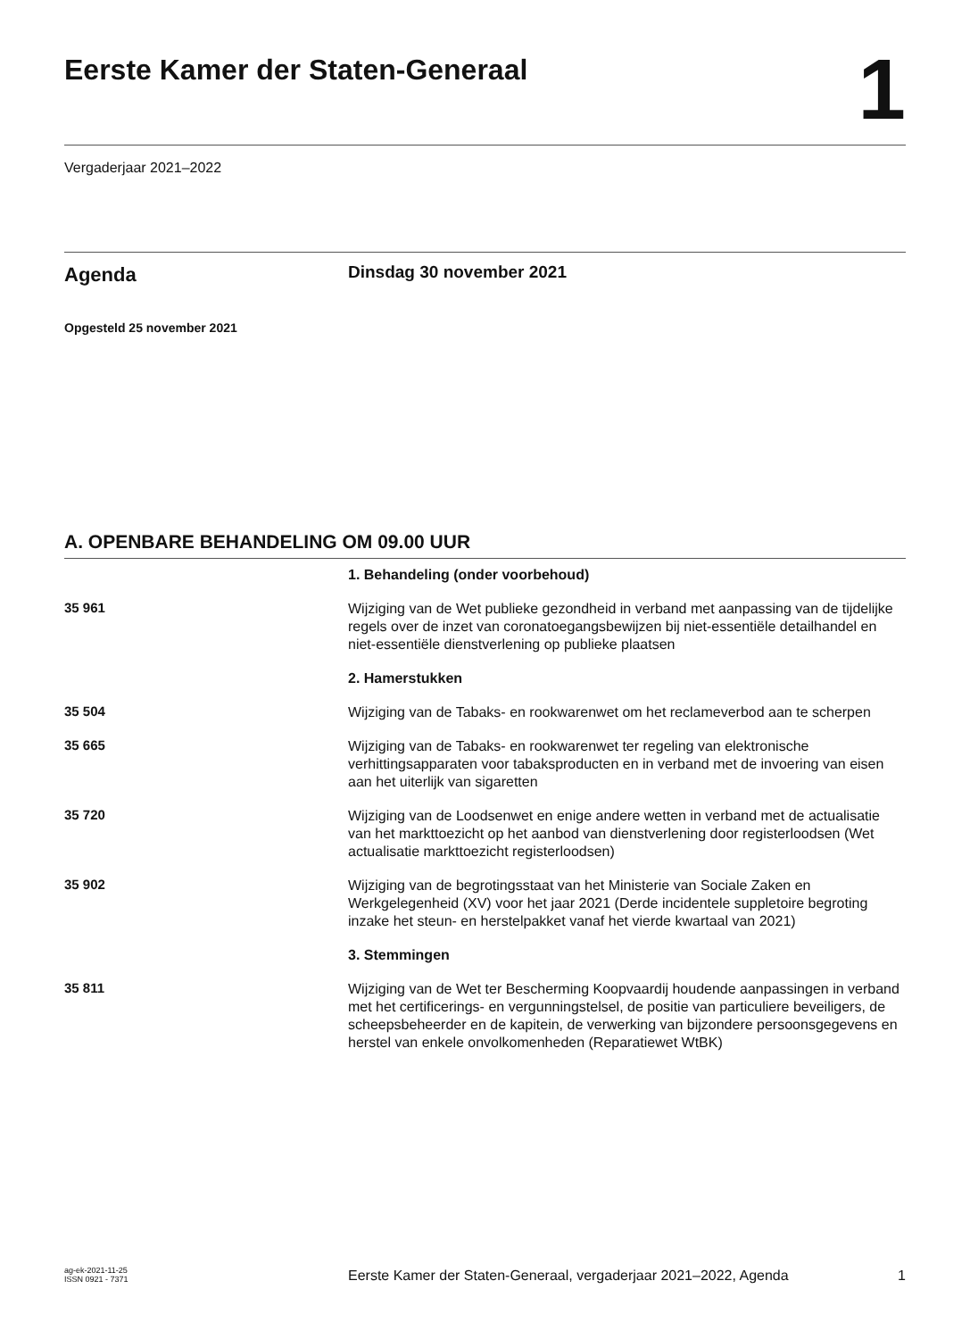Eerste Kamer der Staten-Generaal
1
Vergaderjaar 2021–2022
Agenda
Dinsdag 30 november 2021
Opgesteld 25 november 2021
A. OPENBARE BEHANDELING OM 09.00 UUR
1. Behandeling (onder voorbehoud)
35 961
Wijziging van de Wet publieke gezondheid in verband met aanpassing van de tijdelijke regels over de inzet van coronatoegangsbewijzen bij niet-essentiële detailhandel en niet-essentiële dienstverlening op publieke plaatsen
2. Hamerstukken
35 504
Wijziging van de Tabaks- en rookwarenwet om het reclameverbod aan te scherpen
35 665
Wijziging van de Tabaks- en rookwarenwet ter regeling van elektronische verhittingsapparaten voor tabaksproducten en in verband met de invoering van eisen aan het uiterlijk van sigaretten
35 720
Wijziging van de Loodsenwet en enige andere wetten in verband met de actualisatie van het markttoezicht op het aanbod van dienstverlening door registerloodsen (Wet actualisatie markttoezicht registerloodsen)
35 902
Wijziging van de begrotingsstaat van het Ministerie van Sociale Zaken en Werkgelegenheid (XV) voor het jaar 2021 (Derde incidentele suppletoire begroting inzake het steun- en herstelpakket vanaf het vierde kwartaal van 2021)
3. Stemmingen
35 811
Wijziging van de Wet ter Bescherming Koopvaardij houdende aanpassingen in verband met het certificerings- en vergunningstelsel, de positie van particuliere beveiligers, de scheepsbeheerder en de kapitein, de verwerking van bijzondere persoonsgegevens en herstel van enkele onvolkomenheden (Reparatiewet WtBK)
ag-ek-2021-11-25
ISSN 0921 - 7371
Eerste Kamer der Staten-Generaal, vergaderjaar 2021–2022, Agenda
1